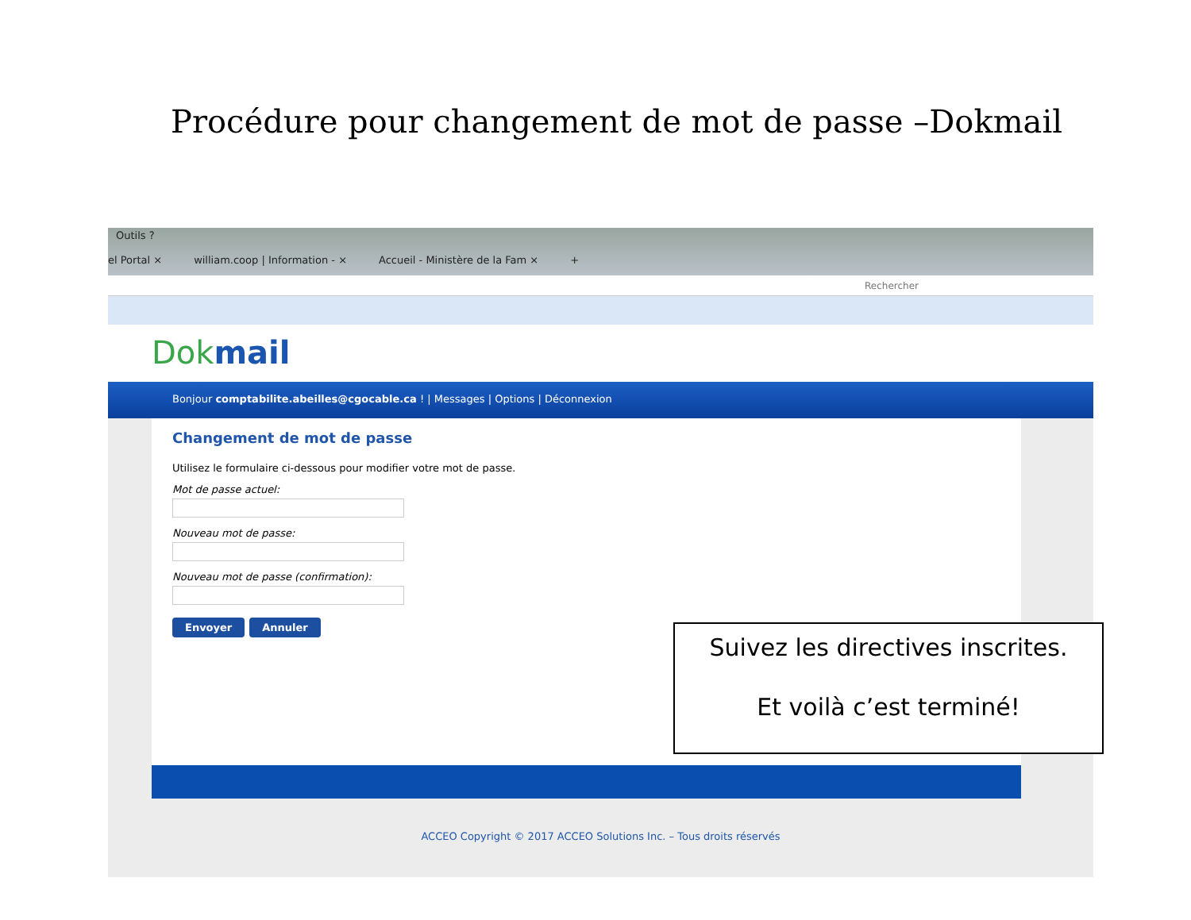Procédure pour changement de mot de passe –Dokmail
Outils ?
el Portal × william.coop | Information - × Accueil - Ministère de la Fam × +
Rechercher
Dokmail
Bonjour comptabilite.abeilles@cgocable.ca ! | Messages | Options | Déconnexion
Changement de mot de passe
Utilisez le formulaire ci-dessous pour modifier votre mot de passe.
Mot de passe actuel:
Nouveau mot de passe:
Nouveau mot de passe (confirmation):
Envoyer Annuler
Suivez les directives inscrites.
Et voilà c’est terminé!
ACCEO Copyright © 2017 ACCEO Solutions Inc. – Tous droits réservés